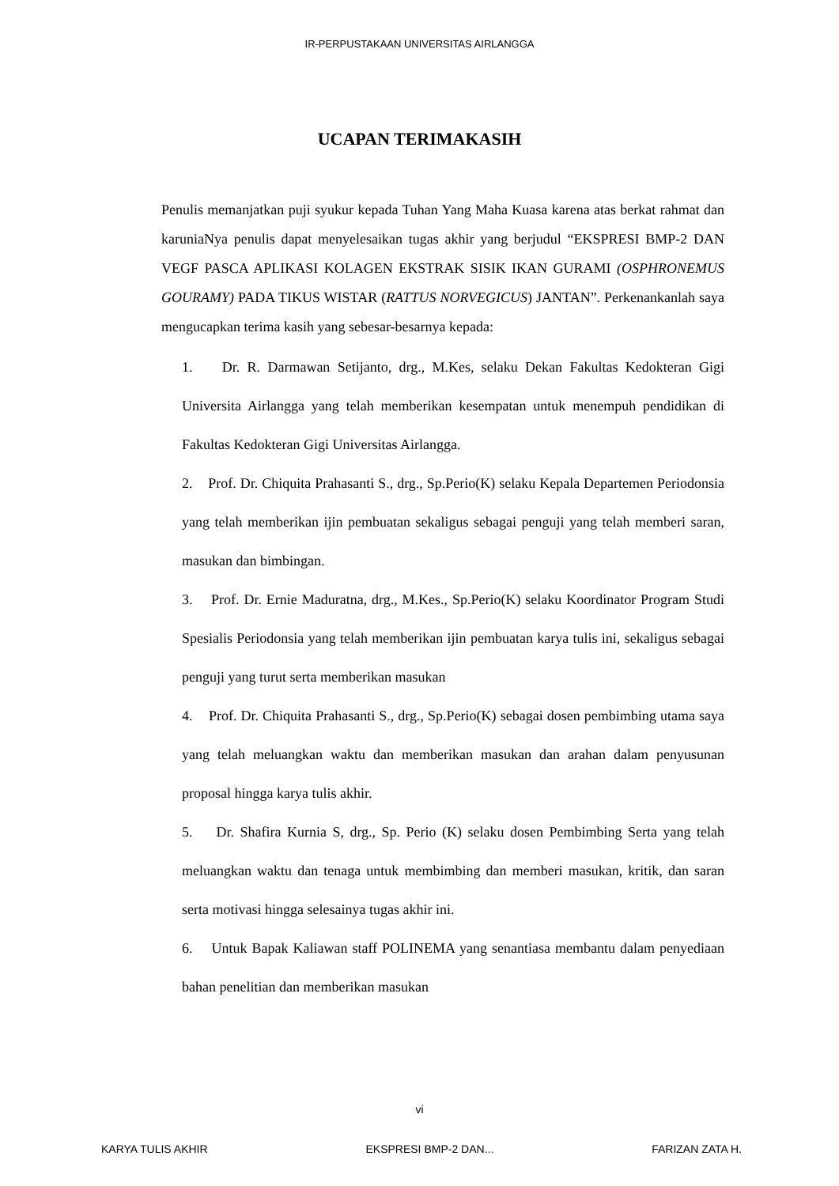IR-PERPUSTAKAAN UNIVERSITAS AIRLANGGA
UCAPAN TERIMAKASIH
Penulis memanjatkan puji syukur kepada Tuhan Yang Maha Kuasa karena atas berkat rahmat dan karuniaNya penulis dapat menyelesaikan tugas akhir yang berjudul “EKSPRESI BMP-2 DAN VEGF PASCA APLIKASI KOLAGEN EKSTRAK SISIK IKAN GURAMI (OSPHRONEMUS GOURAMY) PADA TIKUS WISTAR (RATTUS NORVEGICUS) JANTAN”. Perkenankanlah saya mengucapkan terima kasih yang sebesar-besarnya kepada:
1. Dr. R. Darmawan Setijanto, drg., M.Kes, selaku Dekan Fakultas Kedokteran Gigi Universita Airlangga yang telah memberikan kesempatan untuk menempuh pendidikan di Fakultas Kedokteran Gigi Universitas Airlangga.
2. Prof. Dr. Chiquita Prahasanti S., drg., Sp.Perio(K) selaku Kepala Departemen Periodonsia yang telah memberikan ijin pembuatan sekaligus sebagai penguji yang telah memberi saran, masukan dan bimbingan.
3. Prof. Dr. Ernie Maduratna, drg., M.Kes., Sp.Perio(K) selaku Koordinator Program Studi Spesialis Periodonsia yang telah memberikan ijin pembuatan karya tulis ini, sekaligus sebagai penguji yang turut serta memberikan masukan
4. Prof. Dr. Chiquita Prahasanti S., drg., Sp.Perio(K) sebagai dosen pembimbing utama saya yang telah meluangkan waktu dan memberikan masukan dan arahan dalam penyusunan proposal hingga karya tulis akhir.
5. Dr. Shafira Kurnia S, drg., Sp. Perio (K) selaku dosen Pembimbing Serta yang telah meluangkan waktu dan tenaga untuk membimbing dan memberi masukan, kritik, dan saran serta motivasi hingga selesainya tugas akhir ini.
6. Untuk Bapak Kaliawan staff POLINEMA yang senantiasa membantu dalam penyediaan bahan penelitian dan memberikan masukan
vi
KARYA TULIS AKHIR EKSPRESI BMP-2 DAN... FARIZAN ZATA H.